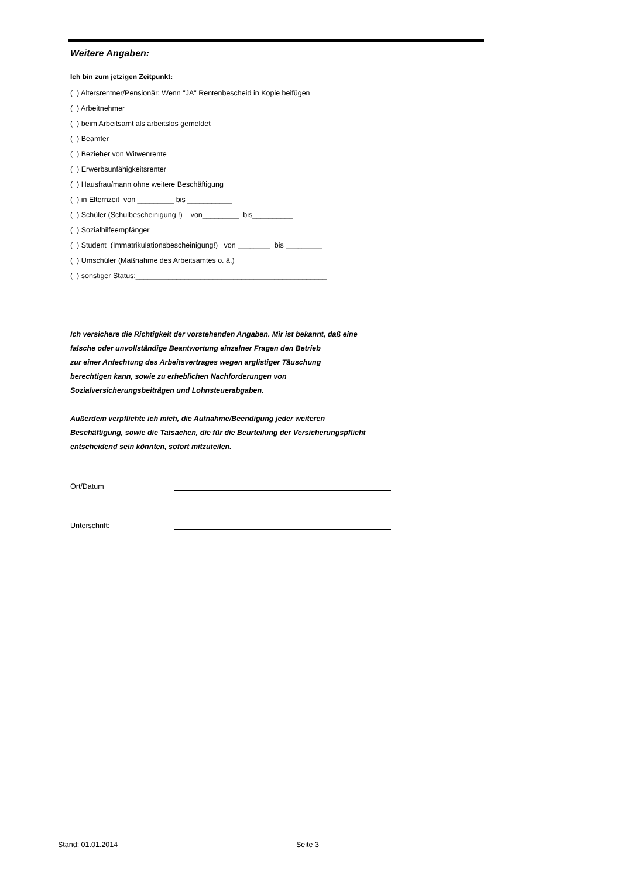Weitere Angaben:
Ich bin zum jetzigen Zeitpunkt:
( ) Altersrentner/Pensionär: Wenn "JA" Rentenbescheid in Kopie beifügen
( ) Arbeitnehmer
( ) beim Arbeitsamt als arbeitslos gemeldet
( ) Beamter
( ) Bezieher von Witwenrente
( ) Erwerbsunfähigkeitsrenter
( ) Hausfrau/mann ohne weitere Beschäftigung
( ) in Elternzeit von _________ bis ___________
( ) Schüler (Schulbescheinigung !) von_________ bis__________
( ) Sozialhilfeempfänger
( ) Student (Immatrikulationsbescheinigung!) von ________ bis _________
( ) Umschüler (Maßnahme des Arbeitsamtes o. ä.)
( ) sonstiger Status:_______________________________________________
Ich versichere die Richtigkeit der vorstehenden Angaben. Mir ist bekannt, daß eine
falsche oder unvollständige Beantwortung einzelner Fragen den Betrieb
zur einer Anfechtung des Arbeitsvertrages wegen arglistiger Täuschung
berechtigen kann, sowie zu erheblichen Nachforderungen von
Sozialversicherungsbeiträgen und Lohnsteuerabgaben.
Außerdem verpflichte ich mich, die Aufnahme/Beendigung jeder weiteren
Beschäftigung, sowie die Tatsachen, die für die Beurteilung der Versicherungspflicht
entscheidend sein könnten, sofort mitzuteilen.
Ort/Datum
Unterschrift:
Stand: 01.01.2014 Seite 3